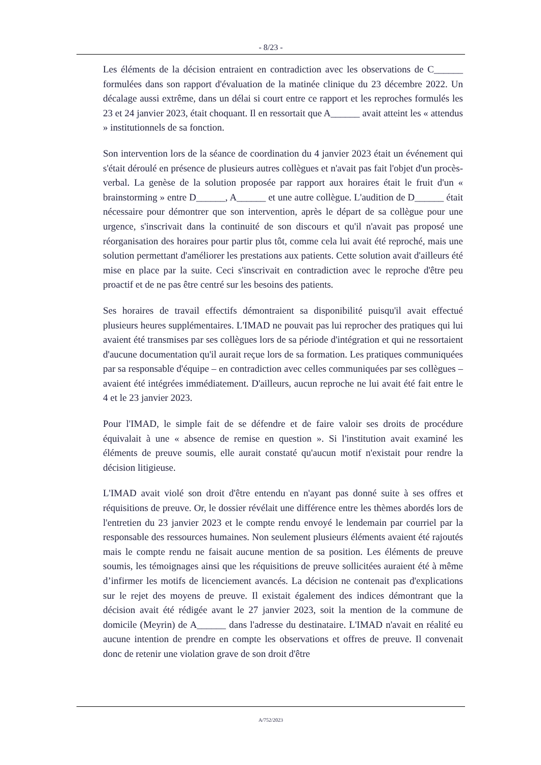- 8/23 -
Les éléments de la décision entraient en contradiction avec les observations de C______ formulées dans son rapport d'évaluation de la matinée clinique du 23 décembre 2022. Un décalage aussi extrême, dans un délai si court entre ce rapport et les reproches formulés les 23 et 24 janvier 2023, était choquant. Il en ressortait que A______ avait atteint les « attendus » institutionnels de sa fonction.
Son intervention lors de la séance de coordination du 4 janvier 2023 était un événement qui s'était déroulé en présence de plusieurs autres collègues et n'avait pas fait l'objet d'un procès-verbal. La genèse de la solution proposée par rapport aux horaires était le fruit d'un « brainstorming » entre D______, A______ et une autre collègue. L'audition de D______ était nécessaire pour démontrer que son intervention, après le départ de sa collègue pour une urgence, s'inscrivait dans la continuité de son discours et qu'il n'avait pas proposé une réorganisation des horaires pour partir plus tôt, comme cela lui avait été reproché, mais une solution permettant d'améliorer les prestations aux patients. Cette solution avait d'ailleurs été mise en place par la suite. Ceci s'inscrivait en contradiction avec le reproche d'être peu proactif et de ne pas être centré sur les besoins des patients.
Ses horaires de travail effectifs démontraient sa disponibilité puisqu'il avait effectué plusieurs heures supplémentaires. L'IMAD ne pouvait pas lui reprocher des pratiques qui lui avaient été transmises par ses collègues lors de sa période d'intégration et qui ne ressortaient d'aucune documentation qu'il aurait reçue lors de sa formation. Les pratiques communiquées par sa responsable d'équipe – en contradiction avec celles communiquées par ses collègues – avaient été intégrées immédiatement. D'ailleurs, aucun reproche ne lui avait été fait entre le 4 et le 23 janvier 2023.
Pour l'IMAD, le simple fait de se défendre et de faire valoir ses droits de procédure équivalait à une « absence de remise en question ». Si l'institution avait examiné les éléments de preuve soumis, elle aurait constaté qu'aucun motif n'existait pour rendre la décision litigieuse.
L'IMAD avait violé son droit d'être entendu en n'ayant pas donné suite à ses offres et réquisitions de preuve. Or, le dossier révélait une différence entre les thèmes abordés lors de l'entretien du 23 janvier 2023 et le compte rendu envoyé le lendemain par courriel par la responsable des ressources humaines. Non seulement plusieurs éléments avaient été rajoutés mais le compte rendu ne faisait aucune mention de sa position. Les éléments de preuve soumis, les témoignages ainsi que les réquisitions de preuve sollicitées auraient été à même d’infirmer les motifs de licenciement avancés. La décision ne contenait pas d'explications sur le rejet des moyens de preuve. Il existait également des indices démontrant que la décision avait été rédigée avant le 27 janvier 2023, soit la mention de la commune de domicile (Meyrin) de A______ dans l'adresse du destinataire. L'IMAD n'avait en réalité eu aucune intention de prendre en compte les observations et offres de preuve. Il convenait donc de retenir une violation grave de son droit d'être
A/752/2023